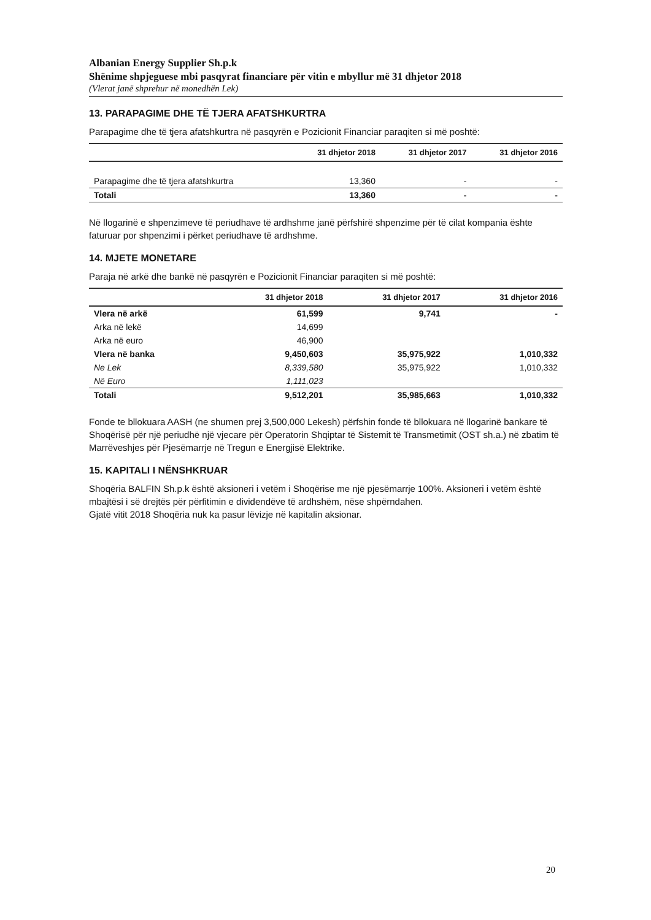Albanian Energy Supplier Sh.p.k
Shënime shpjeguese mbi pasqyrat financiare për vitin e mbyllur më 31 dhjetor 2018
(Vlerat janë shprehur në monedhën Lek)
13. PARAPAGIME DHE TË TJERA AFATSHKURTRA
Parapagime dhe të tjera afatshkurtra në pasqyrën e Pozicionit Financiar paraqiten si më poshtë:
| | 31 dhjetor 2018 | 31 dhjetor 2017 | 31 dhjetor 2016 |
| --- | --- | --- | --- |
| Parapagime dhe të tjera afatshkurtra | 13,360 | - | - |
| Totali | 13,360 | - | - |
Në llogarinë e shpenzimeve të periudhave të ardhshme janë përfshirë shpenzime për të cilat kompania ështe faturuar por shpenzimi i përket periudhave të ardhshme.
14. MJETE MONETARE
Paraja në arkë dhe bankë në pasqyrën e Pozicionit Financiar paraqiten si më poshtë:
| | 31 dhjetor 2018 | 31 dhjetor 2017 | 31 dhjetor 2016 |
| --- | --- | --- | --- |
| Vlera në arkë | 61,599 | 9,741 | - |
| Arka në lekë | 14,699 | | |
| Arka në euro | 46,900 | | |
| Vlera në banka | 9,450,603 | 35,975,922 | 1,010,332 |
| Ne Lek | 8,339,580 | 35,975,922 | 1,010,332 |
| Në Euro | 1,111,023 | | |
| Totali | 9,512,201 | 35,985,663 | 1,010,332 |
Fonde te bllokuara AASH (ne shumen prej 3,500,000 Lekesh) përfshin fonde të bllokuara në llogarinë bankare të Shoqërisë për një periudhë një vjecare për Operatorin Shqiptar të Sistemit të Transmetimit (OST sh.a.) në zbatim të Marrëveshjes për Pjesëmarrje në Tregun e Energjisë Elektrike.
15. KAPITALI I NËNSHKRUAR
Shoqëria BALFIN Sh.p.k është aksioneri i vetëm i Shoqërise me një pjesëmarrje 100%. Aksioneri i vetëm është mbajtësi i së drejtës për përfitimin e dividendëve të ardhshëm, nëse shpërndahen.
Gjatë vitit 2018 Shoqëria nuk ka pasur lëvizje në kapitalin aksionar.
20